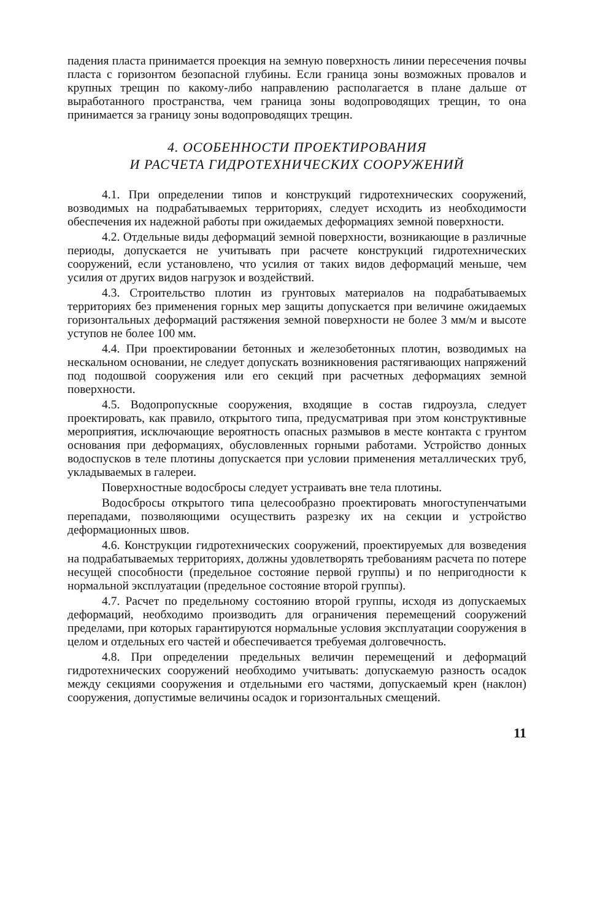падения пласта принимается проекция на земную поверхность линии пересечения почвы пласта с горизонтом безопасной глубины. Если граница зоны возможных провалов и крупных трещин по какому-либо направлению располагается в плане дальше от выработанного пространства, чем граница зоны водопроводящих трещин, то она принимается за границу зоны водопроводящих трещин.
4. ОСОБЕННОСТИ ПРОЕКТИРОВАНИЯ
И РАСЧЕТА ГИДРОТЕХНИЧЕСКИХ СООРУЖЕНИЙ
4.1. При определении типов и конструкций гидротехнических сооружений, возводимых на подрабатываемых территориях, следует исходить из необходимости обеспечения их надежной работы при ожидаемых деформациях земной поверхности.
4.2. Отдельные виды деформаций земной поверхности, возникающие в различные периоды, допускается не учитывать при расчете конструкций гидротехнических сооружений, если установлено, что усилия от таких видов деформаций меньше, чем усилия от других видов нагрузок и воздействий.
4.3. Строительство плотин из грунтовых материалов на подрабатываемых территориях без применения горных мер защиты допускается при величине ожидаемых горизонтальных деформаций растяжения земной поверхности не более 3 мм/м и высоте уступов не более 100 мм.
4.4. При проектировании бетонных и железобетонных плотин, возводимых на нескальном основании, не следует допускать возникновения растягивающих напряжений под подошвой сооружения или его секций при расчетных деформациях земной поверхности.
4.5. Водопропускные сооружения, входящие в состав гидроузла, следует проектировать, как правило, открытого типа, предусматривая при этом конструктивные мероприятия, исключающие вероятность опасных размывов в месте контакта с грунтом основания при деформациях, обусловленных горными работами. Устройство донных водоспусков в теле плотины допускается при условии применения металлических труб, укладываемых в галереи.
Поверхностные водосбросы следует устраивать вне тела плотины.
Водосбросы открытого типа целесообразно проектировать многоступенчатыми перепадами, позволяющими осуществить разрезку их на секции и устройство деформационных швов.
4.6. Конструкции гидротехнических сооружений, проектируемых для возведения на подрабатываемых территориях, должны удовлетворять требованиям расчета по потере несущей способности (предельное состояние первой группы) и по непригодности к нормальной эксплуатации (предельное состояние второй группы).
4.7. Расчет по предельному состоянию второй группы, исходя из допускаемых деформаций, необходимо производить для ограничения перемещений сооружений пределами, при которых гарантируются нормальные условия эксплуатации сооружения в целом и отдельных его частей и обеспечивается требуемая долговечность.
4.8. При определении предельных величин перемещений и деформаций гидротехнических сооружений необходимо учитывать: допускаемую разность осадок между секциями сооружения и отдельными его частями, допускаемый крен (наклон) сооружения, допустимые величины осадок и горизонтальных смещений.
11